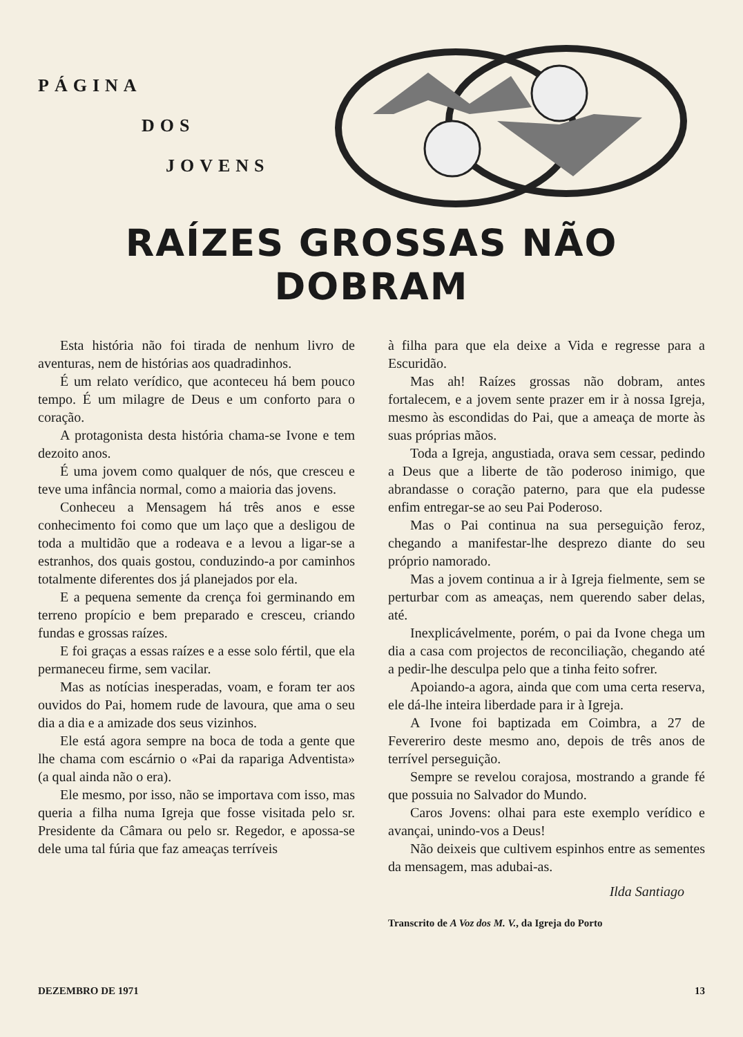PÁGINA
DOS
JOVENS
RAÍZES GROSSAS NÃO DOBRAM
Esta história não foi tirada de nenhum livro de aventuras, nem de histórias aos quadradinhos.
É um relato verídico, que aconteceu há bem pouco tempo. É um milagre de Deus e um conforto para o coração.
A protagonista desta história chama-se Ivone e tem dezoito anos.
É uma jovem como qualquer de nós, que cresceu e teve uma infância normal, como a maioria das jovens.
Conheceu a Mensagem há três anos e esse conhecimento foi como que um laço que a desligou de toda a multidão que a rodeava e a levou a ligar-se a estranhos, dos quais gostou, conduzindo-a por caminhos totalmente diferentes dos já planejados por ela.
E a pequena semente da crença foi germinando em terreno propício e bem preparado e cresceu, criando fundas e grossas raízes.
E foi graças a essas raízes e a esse solo fértil, que ela permaneceu firme, sem vacilar.
Mas as notícias inesperadas, voam, e foram ter aos ouvidos do Pai, homem rude de lavoura, que ama o seu dia a dia e a amizade dos seus vizinhos.
Ele está agora sempre na boca de toda a gente que lhe chama com escárnio o «Pai da rapariga Adventista» (a qual ainda não o era).
Ele mesmo, por isso, não se importava com isso, mas queria a filha numa Igreja que fosse visitada pelo sr. Presidente da Câmara ou pelo sr. Regedor, e apossa-se dele uma tal fúria que faz ameaças terríveis
à filha para que ela deixe a Vida e regresse para a Escuridão.
Mas ah! Raízes grossas não dobram, antes fortalecem, e a jovem sente prazer em ir à nossa Igreja, mesmo às escondidas do Pai, que a ameaça de morte às suas próprias mãos.
Toda a Igreja, angustiada, orava sem cessar, pedindo a Deus que a liberte de tão poderoso inimigo, que abrandasse o coração paterno, para que ela pudesse enfim entregar-se ao seu Pai Poderoso.
Mas o Pai continua na sua perseguição feroz, chegando a manifestar-lhe desprezo diante do seu próprio namorado.
Mas a jovem continua a ir à Igreja fielmente, sem se perturbar com as ameaças, nem querendo saber delas, até.
Inexplicávelmente, porém, o pai da Ivone chega um dia a casa com projectos de reconciliação, chegando até a pedir-lhe desculpa pelo que a tinha feito sofrer.
Apoiando-a agora, ainda que com uma certa reserva, ele dá-lhe inteira liberdade para ir à Igreja.
A Ivone foi baptizada em Coimbra, a 27 de Fevereriro deste mesmo ano, depois de três anos de terrível perseguição.
Sempre se revelou corajosa, mostrando a grande fé que possuia no Salvador do Mundo.
Caros Jovens: olhai para este exemplo verídico e avançai, unindo-vos a Deus!
Não deixeis que cultivem espinhos entre as sementes da mensagem, mas adubai-as.
Ilda Santiago
Transcrito de A Voz dos M. V., da Igreja do Porto
DEZEMBRO DE 1971 13